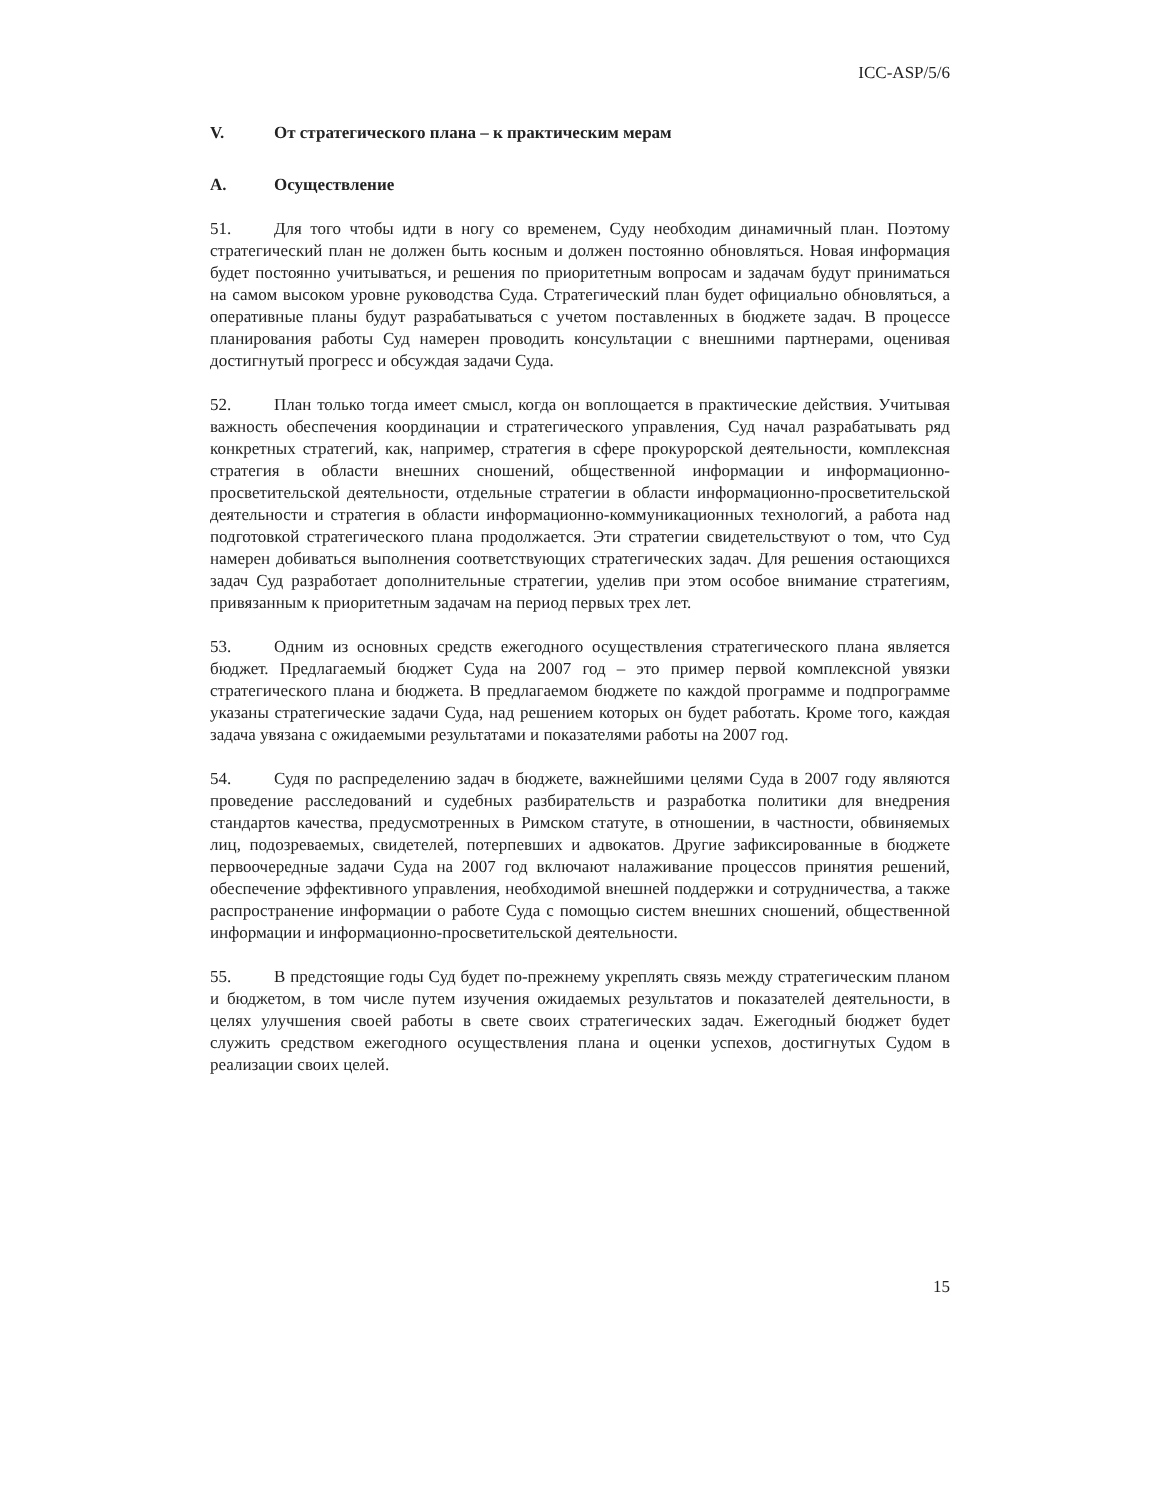ICC-ASP/5/6
V. От стратегического плана – к практическим мерам
A. Осуществление
51. Для того чтобы идти в ногу со временем, Суду необходим динамичный план. Поэтому стратегический план не должен быть косным и должен постоянно обновляться. Новая информация будет постоянно учитываться, и решения по приоритетным вопросам и задачам будут приниматься на самом высоком уровне руководства Суда. Стратегический план будет официально обновляться, а оперативные планы будут разрабатываться с учетом поставленных в бюджете задач. В процессе планирования работы Суд намерен проводить консультации с внешними партнерами, оценивая достигнутый прогресс и обсуждая задачи Суда.
52. План только тогда имеет смысл, когда он воплощается в практические действия. Учитывая важность обеспечения координации и стратегического управления, Суд начал разрабатывать ряд конкретных стратегий, как, например, стратегия в сфере прокурорской деятельности, комплексная стратегия в области внешних сношений, общественной информации и информационно-просветительской деятельности, отдельные стратегии в области информационно-просветительской деятельности и стратегия в области информационно-коммуникационных технологий, а работа над подготовкой стратегического плана продолжается. Эти стратегии свидетельствуют о том, что Суд намерен добиваться выполнения соответствующих стратегических задач. Для решения остающихся задач Суд разработает дополнительные стратегии, уделив при этом особое внимание стратегиям, привязанным к приоритетным задачам на период первых трех лет.
53. Одним из основных средств ежегодного осуществления стратегического плана является бюджет. Предлагаемый бюджет Суда на 2007 год – это пример первой комплексной увязки стратегического плана и бюджета. В предлагаемом бюджете по каждой программе и подпрограмме указаны стратегические задачи Суда, над решением которых он будет работать. Кроме того, каждая задача увязана с ожидаемыми результатами и показателями работы на 2007 год.
54. Судя по распределению задач в бюджете, важнейшими целями Суда в 2007 году являются проведение расследований и судебных разбирательств и разработка политики для внедрения стандартов качества, предусмотренных в Римском статуте, в отношении, в частности, обвиняемых лиц, подозреваемых, свидетелей, потерпевших и адвокатов. Другие зафиксированные в бюджете первоочередные задачи Суда на 2007 год включают налаживание процессов принятия решений, обеспечение эффективного управления, необходимой внешней поддержки и сотрудничества, а также распространение информации о работе Суда с помощью систем внешних сношений, общественной информации и информационно-просветительской деятельности.
55. В предстоящие годы Суд будет по-прежнему укреплять связь между стратегическим планом и бюджетом, в том числе путем изучения ожидаемых результатов и показателей деятельности, в целях улучшения своей работы в свете своих стратегических задач. Ежегодный бюджет будет служить средством ежегодного осуществления плана и оценки успехов, достигнутых Судом в реализации своих целей.
15